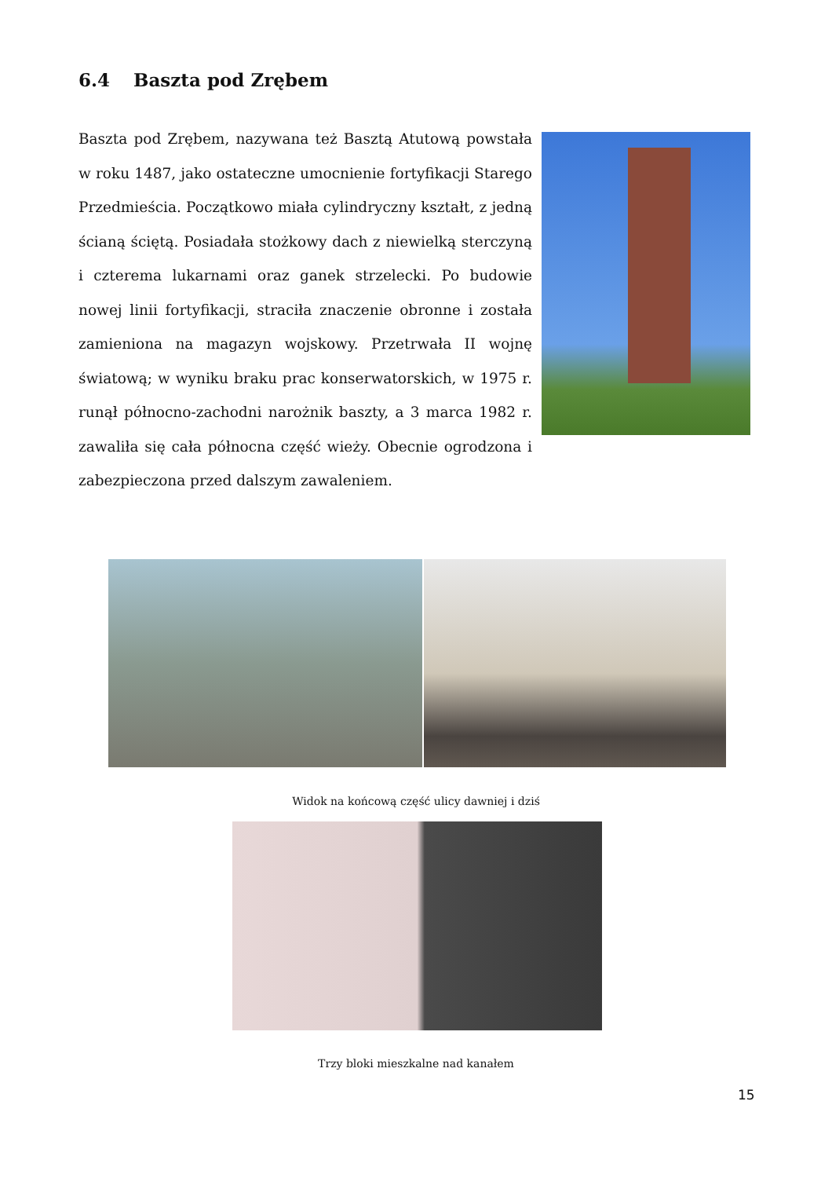6.4 Baszta pod Zrębem
Baszta pod Zrębem, nazywana też Basztą Atutową powstała w roku 1487, jako ostateczne umocnienie fortyfikacji Starego Przedmieścia. Początkowo miała cylindryczny kształt, z jedną ścianą ściętą. Posiadała stożkowy dach z niewielką sterczyną i czterema lukarnami oraz ganek strzelecki. Po budowie nowej linii fortyfikacji, straciła znaczenie obronne i została zamieniona na magazyn wojskowy. Przetrwała II wojnę światową; w wyniku braku prac konserwatorskich, w 1975 r. runął północno-zachodni narożnik baszty, a 3 marca 1982 r. zawaliła się cała północna część wieży. Obecnie ogrodzona i zabezpieczona przed dalszym zawaleniem.
Widok na końcową część ulicy dawniej i dziś
Trzy bloki mieszkalne nad kanałem
15